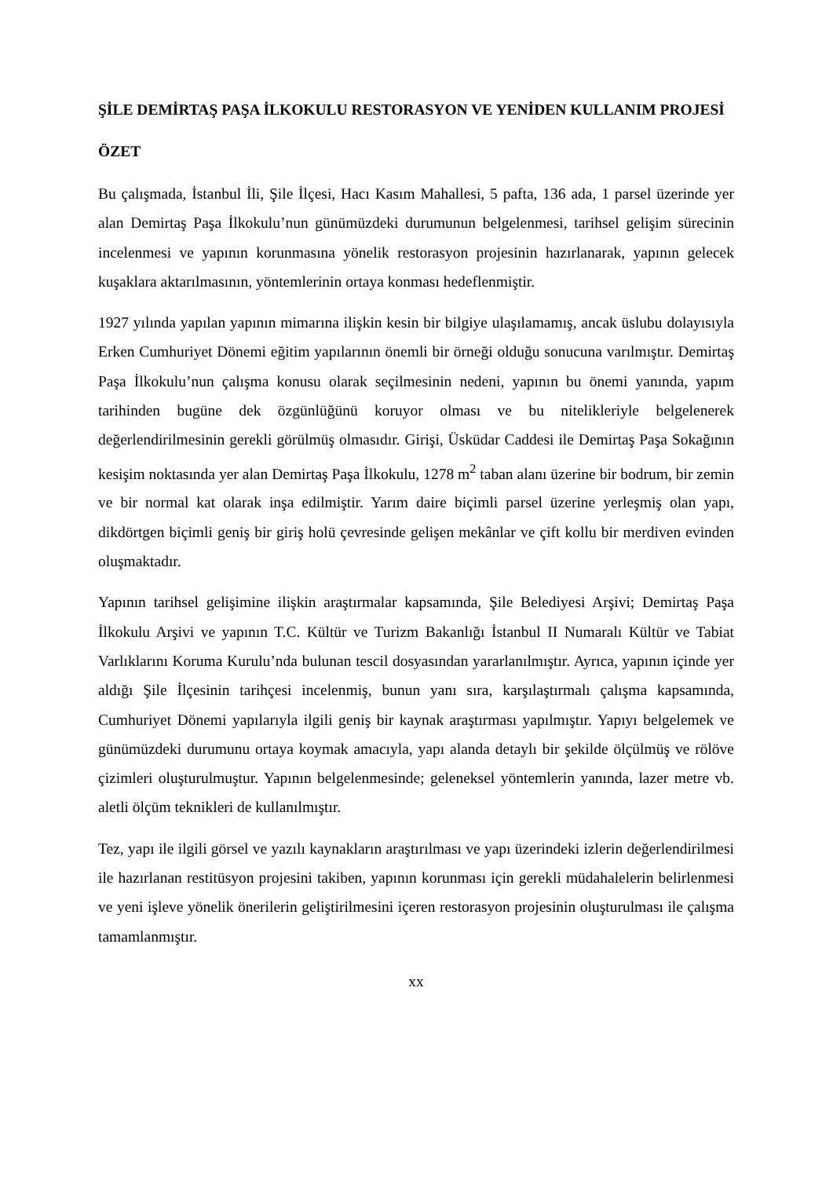ŞİLE DEMİRTAŞ PAŞA İLKOKULU RESTORASYON VE YENİDEN KULLANIM PROJESİ
ÖZET
Bu çalışmada, İstanbul İli, Şile İlçesi, Hacı Kasım Mahallesi, 5 pafta, 136 ada, 1 parsel üzerinde yer alan Demirtaş Paşa İlkokulu’nun günümüzdeki durumunun belgelenmesi, tarihsel gelişim sürecinin incelenmesi ve yapının korunmasına yönelik restorasyon projesinin hazırlanarak, yapının gelecek kuşaklara aktarılmasının, yöntemlerinin ortaya konması hedeflenmiştir.
1927 yılında yapılan yapının mimarına ilişkin kesin bir bilgiye ulaşılamamış, ancak üslubu dolayısıyla Erken Cumhuriyet Dönemi eğitim yapılarının önemli bir örneği olduğu sonucuna varılmıştır. Demirtaş Paşa İlkokulu’nun çalışma konusu olarak seçilmesinin nedeni, yapının bu önemi yanında, yapım tarihinden bugüne dek özgünlüğünü koruyor olması ve bu nitelikleriyle belgelenerek değerlendirilmesinin gerekli görülmüş olmasıdır. Girişi, Üsküdar Caddesi ile Demirtaş Paşa Sokağının kesişim noktasında yer alan Demirtaş Paşa İlkokulu, 1278 m<sup>2</sup> taban alanı üzerine bir bodrum, bir zemin ve bir normal kat olarak inşa edilmiştir. Yarım daire biçimli parsel üzerine yerleşmiş olan yapı, dikdörtgen biçimli geniş bir giriş holü çevresinde gelişen mekânlar ve çift kollu bir merdiven evinden oluşmaktadır.
Yapının tarihsel gelişimine ilişkin araştırmalar kapsamında, Şile Belediyesi Arşivi; Demirtaş Paşa İlkokulu Arşivi ve yapının T.C. Kültür ve Turizm Bakanlığı İstanbul II Numaralı Kültür ve Tabiat Varlıklarını Koruma Kurulu’nda bulunan tescil dosyasından yararlanılmıştır. Ayrıca, yapının içinde yer aldığı Şile İlçesinin tarihçesi incelenmiş, bunun yanı sıra, karşılaştırmalı çalışma kapsamında, Cumhuriyet Dönemi yapılarıyla ilgili geniş bir kaynak araştırması yapılmıştır. Yapıyı belgelemek ve günümüzdeki durumunu ortaya koymak amacıyla, yapı alanda detaylı bir şekilde ölçülmüş ve rölöve çizimleri oluşturulmuştur. Yapının belgelenmesinde; geleneksel yöntemlerin yanında, lazer metre vb. aletli ölçüm teknikleri de kullanılmıştır.
Tez, yapı ile ilgili görsel ve yazılı kaynakların araştırılması ve yapı üzerindeki izlerin değerlendirilmesi ile hazırlanan restitüsyon projesini takiben, yapının korunması için gerekli müdahalelerin belirlenmesi ve yeni işleve yönelik önerilerin geliştirilmesini içeren restorasyon projesinin oluşturulması ile çalışma tamamlanmıştır.
xx